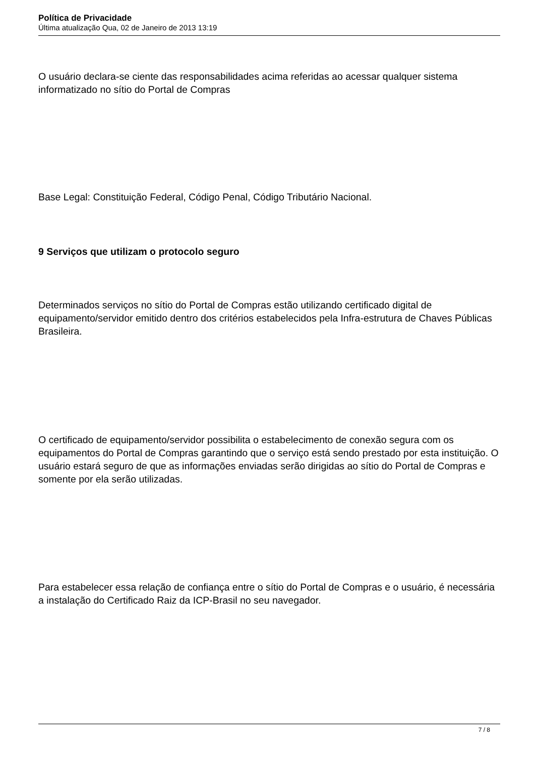Política de Privacidade
Última atualização Qua, 02 de Janeiro de 2013 13:19
O usuário declara-se ciente das responsabilidades acima referidas ao acessar qualquer sistema informatizado no sítio do Portal de Compras
Base Legal: Constituição Federal, Código Penal, Código Tributário Nacional.
9 Serviços que utilizam o protocolo seguro
Determinados serviços no sítio do Portal de Compras estão utilizando certificado digital de equipamento/servidor emitido dentro dos critérios estabelecidos pela Infra-estrutura de Chaves Públicas Brasileira.
O certificado de equipamento/servidor possibilita o estabelecimento de conexão segura com os equipamentos do Portal de Compras garantindo que o serviço está sendo prestado por esta instituição. O usuário estará seguro de que as informações enviadas serão dirigidas ao sítio do Portal de Compras e somente por ela serão utilizadas.
Para estabelecer essa relação de confiança entre o sítio do Portal de Compras e o usuário, é necessária a instalação do Certificado Raiz da ICP-Brasil no seu navegador.
7 / 8